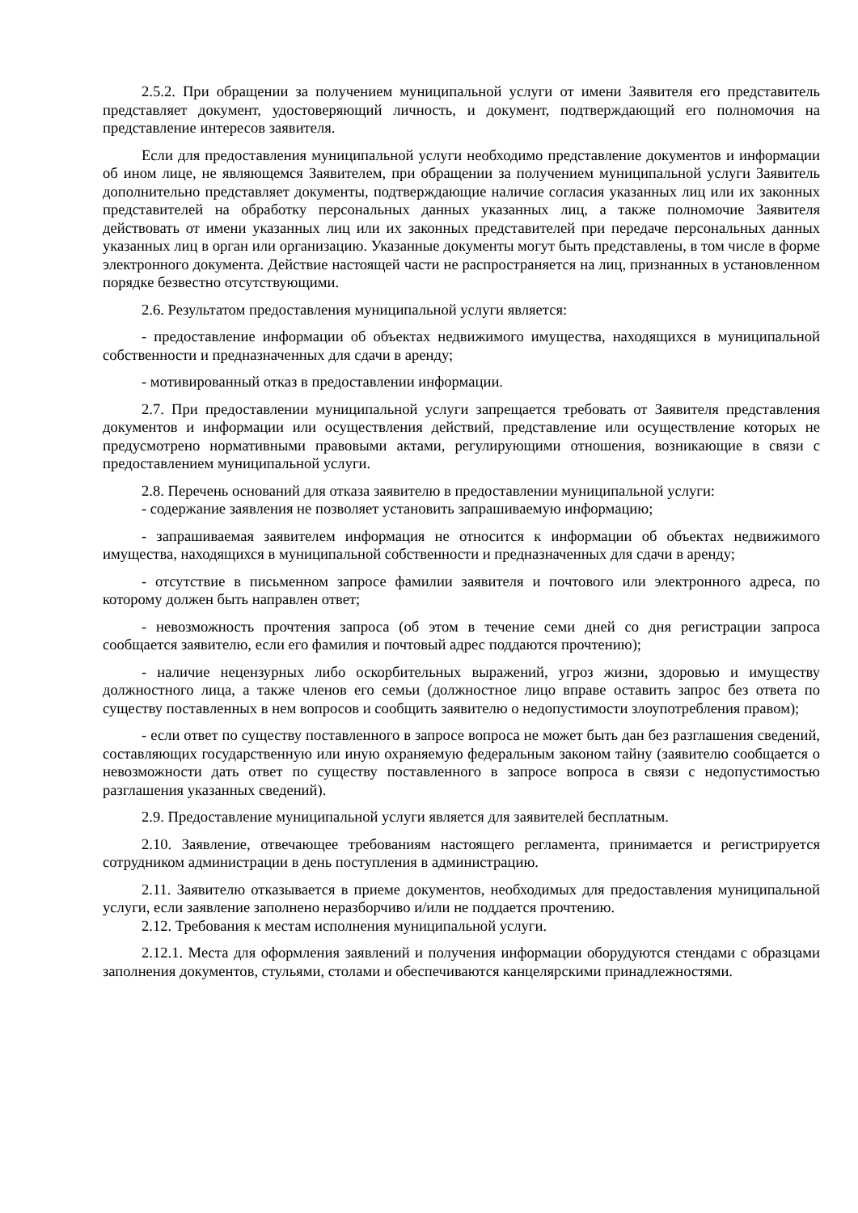2.5.2. При обращении за получением муниципальной услуги от имени Заявителя его представитель представляет документ, удостоверяющий личность, и документ, подтверждающий его полномочия на представление интересов заявителя.
Если для предоставления муниципальной услуги необходимо представление документов и информации об ином лице, не являющемся Заявителем, при обращении за получением муниципальной услуги Заявитель дополнительно представляет документы, подтверждающие наличие согласия указанных лиц или их законных представителей на обработку персональных данных указанных лиц, а также полномочие Заявителя действовать от имени указанных лиц или их законных представителей при передаче персональных данных указанных лиц в орган или организацию. Указанные документы могут быть представлены, в том числе в форме электронного документа. Действие настоящей части не распространяется на лиц, признанных в установленном порядке безвестно отсутствующими.
2.6. Результатом предоставления муниципальной услуги является:
- предоставление информации об объектах недвижимого имущества, находящихся в муниципальной собственности и предназначенных для сдачи в аренду;
- мотивированный отказ в предоставлении информации.
2.7. При предоставлении муниципальной услуги запрещается требовать от Заявителя представления документов и информации или осуществления действий, представление или осуществление которых не предусмотрено нормативными правовыми актами, регулирующими отношения, возникающие в связи с предоставлением муниципальной услуги.
2.8. Перечень оснований для отказа заявителю в предоставлении муниципальной услуги:
- содержание заявления не позволяет установить запрашиваемую информацию;
- запрашиваемая заявителем информация не относится к информации об объектах недвижимого имущества, находящихся в муниципальной собственности и предназначенных для сдачи в аренду;
- отсутствие в письменном запросе фамилии заявителя и почтового или электронного адреса, по которому должен быть направлен ответ;
- невозможность прочтения запроса (об этом в течение семи дней со дня регистрации запроса сообщается заявителю, если его фамилия и почтовый адрес поддаются прочтению);
- наличие нецензурных либо оскорбительных выражений, угроз жизни, здоровью и имуществу должностного лица, а также членов его семьи (должностное лицо вправе оставить запрос без ответа по существу поставленных в нем вопросов и сообщить заявителю о недопустимости злоупотребления правом);
- если ответ по существу поставленного в запросе вопроса не может быть дан без разглашения сведений, составляющих государственную или иную охраняемую федеральным законом тайну (заявителю сообщается о невозможности дать ответ по существу поставленного в запросе вопроса в связи с недопустимостью разглашения указанных сведений).
2.9. Предоставление муниципальной услуги является для заявителей бесплатным.
2.10. Заявление, отвечающее требованиям настоящего регламента, принимается и регистрируется сотрудником администрации в день поступления в администрацию.
2.11. Заявителю отказывается в приеме документов, необходимых для предоставления муниципальной услуги, если заявление заполнено неразборчиво и/или не поддается прочтению.
2.12. Требования к местам исполнения муниципальной услуги.
2.12.1. Места для оформления заявлений и получения информации оборудуются стендами с образцами заполнения документов, стульями, столами и обеспечиваются канцелярскими принадлежностями.